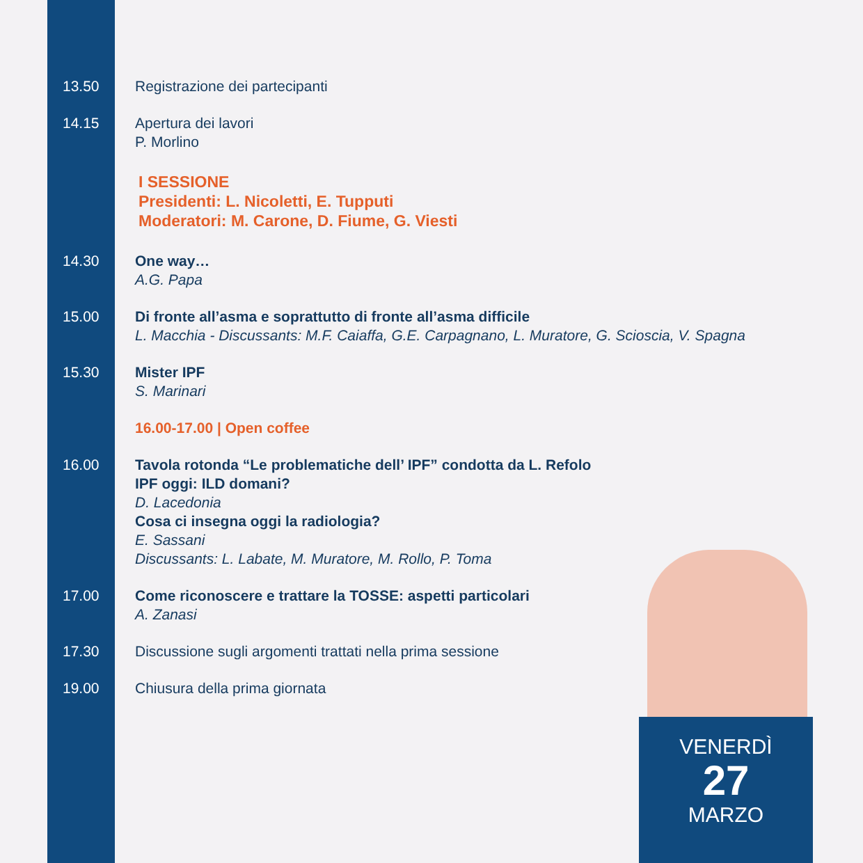13.50 Registrazione dei partecipanti
14.15 Apertura dei lavori
P. Morlino
I SESSIONE
Presidenti: L. Nicoletti, E. Tupputi
Moderatori: M. Carone, D. Fiume, G. Viesti
14.30 One way…
A.G. Papa
15.00 Di fronte all’asma e soprattutto di fronte all’asma difficile
L. Macchia - Discussants: M.F. Caiaffa, G.E. Carpagnano, L. Muratore, G. Scioscia, V. Spagna
15.30 Mister IPF
S. Marinari
16.00-17.00 | Open coffee
16.00 Tavola rotonda “Le problematiche dell’ IPF” condotta da L. Refolo
IPF oggi: ILD domani?
D. Lacedonia
Cosa ci insegna oggi la radiologia?
E. Sassani
Discussants: L. Labate, M. Muratore, M. Rollo, P. Toma
17.00 Come riconoscere e trattare la TOSSE: aspetti particolari
A. Zanasi
17.30 Discussione sugli argomenti trattati nella prima sessione
19.00 Chiusura della prima giornata
VENERDÌ
27
MARZO